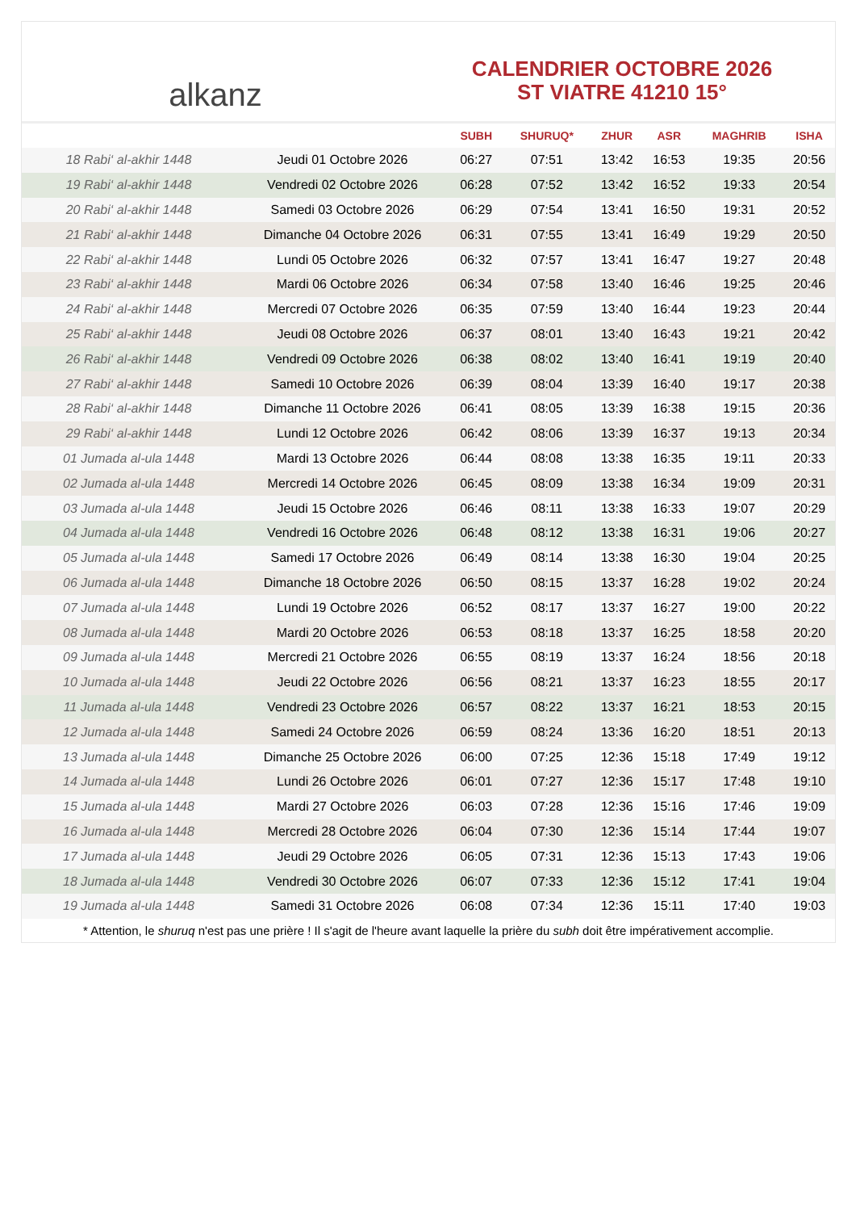alkanz
CALENDRIER OCTOBRE 2026
ST VIATRE 41210 15°
| | | SUBH | SHURUQ* | ZHUR | ASR | MAGHRIB | ISHA |
| --- | --- | --- | --- | --- | --- | --- | --- |
| 18 Rabi‘ al-akhir 1448 | Jeudi 01 Octobre 2026 | 06:27 | 07:51 | 13:42 | 16:53 | 19:35 | 20:56 |
| 19 Rabi‘ al-akhir 1448 | Vendredi 02 Octobre 2026 | 06:28 | 07:52 | 13:42 | 16:52 | 19:33 | 20:54 |
| 20 Rabi‘ al-akhir 1448 | Samedi 03 Octobre 2026 | 06:29 | 07:54 | 13:41 | 16:50 | 19:31 | 20:52 |
| 21 Rabi‘ al-akhir 1448 | Dimanche 04 Octobre 2026 | 06:31 | 07:55 | 13:41 | 16:49 | 19:29 | 20:50 |
| 22 Rabi‘ al-akhir 1448 | Lundi 05 Octobre 2026 | 06:32 | 07:57 | 13:41 | 16:47 | 19:27 | 20:48 |
| 23 Rabi‘ al-akhir 1448 | Mardi 06 Octobre 2026 | 06:34 | 07:58 | 13:40 | 16:46 | 19:25 | 20:46 |
| 24 Rabi‘ al-akhir 1448 | Mercredi 07 Octobre 2026 | 06:35 | 07:59 | 13:40 | 16:44 | 19:23 | 20:44 |
| 25 Rabi‘ al-akhir 1448 | Jeudi 08 Octobre 2026 | 06:37 | 08:01 | 13:40 | 16:43 | 19:21 | 20:42 |
| 26 Rabi‘ al-akhir 1448 | Vendredi 09 Octobre 2026 | 06:38 | 08:02 | 13:40 | 16:41 | 19:19 | 20:40 |
| 27 Rabi‘ al-akhir 1448 | Samedi 10 Octobre 2026 | 06:39 | 08:04 | 13:39 | 16:40 | 19:17 | 20:38 |
| 28 Rabi‘ al-akhir 1448 | Dimanche 11 Octobre 2026 | 06:41 | 08:05 | 13:39 | 16:38 | 19:15 | 20:36 |
| 29 Rabi‘ al-akhir 1448 | Lundi 12 Octobre 2026 | 06:42 | 08:06 | 13:39 | 16:37 | 19:13 | 20:34 |
| 01 Jumada al-ula 1448 | Mardi 13 Octobre 2026 | 06:44 | 08:08 | 13:38 | 16:35 | 19:11 | 20:33 |
| 02 Jumada al-ula 1448 | Mercredi 14 Octobre 2026 | 06:45 | 08:09 | 13:38 | 16:34 | 19:09 | 20:31 |
| 03 Jumada al-ula 1448 | Jeudi 15 Octobre 2026 | 06:46 | 08:11 | 13:38 | 16:33 | 19:07 | 20:29 |
| 04 Jumada al-ula 1448 | Vendredi 16 Octobre 2026 | 06:48 | 08:12 | 13:38 | 16:31 | 19:06 | 20:27 |
| 05 Jumada al-ula 1448 | Samedi 17 Octobre 2026 | 06:49 | 08:14 | 13:38 | 16:30 | 19:04 | 20:25 |
| 06 Jumada al-ula 1448 | Dimanche 18 Octobre 2026 | 06:50 | 08:15 | 13:37 | 16:28 | 19:02 | 20:24 |
| 07 Jumada al-ula 1448 | Lundi 19 Octobre 2026 | 06:52 | 08:17 | 13:37 | 16:27 | 19:00 | 20:22 |
| 08 Jumada al-ula 1448 | Mardi 20 Octobre 2026 | 06:53 | 08:18 | 13:37 | 16:25 | 18:58 | 20:20 |
| 09 Jumada al-ula 1448 | Mercredi 21 Octobre 2026 | 06:55 | 08:19 | 13:37 | 16:24 | 18:56 | 20:18 |
| 10 Jumada al-ula 1448 | Jeudi 22 Octobre 2026 | 06:56 | 08:21 | 13:37 | 16:23 | 18:55 | 20:17 |
| 11 Jumada al-ula 1448 | Vendredi 23 Octobre 2026 | 06:57 | 08:22 | 13:37 | 16:21 | 18:53 | 20:15 |
| 12 Jumada al-ula 1448 | Samedi 24 Octobre 2026 | 06:59 | 08:24 | 13:36 | 16:20 | 18:51 | 20:13 |
| 13 Jumada al-ula 1448 | Dimanche 25 Octobre 2026 | 06:00 | 07:25 | 12:36 | 15:18 | 17:49 | 19:12 |
| 14 Jumada al-ula 1448 | Lundi 26 Octobre 2026 | 06:01 | 07:27 | 12:36 | 15:17 | 17:48 | 19:10 |
| 15 Jumada al-ula 1448 | Mardi 27 Octobre 2026 | 06:03 | 07:28 | 12:36 | 15:16 | 17:46 | 19:09 |
| 16 Jumada al-ula 1448 | Mercredi 28 Octobre 2026 | 06:04 | 07:30 | 12:36 | 15:14 | 17:44 | 19:07 |
| 17 Jumada al-ula 1448 | Jeudi 29 Octobre 2026 | 06:05 | 07:31 | 12:36 | 15:13 | 17:43 | 19:06 |
| 18 Jumada al-ula 1448 | Vendredi 30 Octobre 2026 | 06:07 | 07:33 | 12:36 | 15:12 | 17:41 | 19:04 |
| 19 Jumada al-ula 1448 | Samedi 31 Octobre 2026 | 06:08 | 07:34 | 12:36 | 15:11 | 17:40 | 19:03 |
* Attention, le shuruq n'est pas une prière ! Il s'agit de l'heure avant laquelle la prière du subh doit être impérativement accomplie.